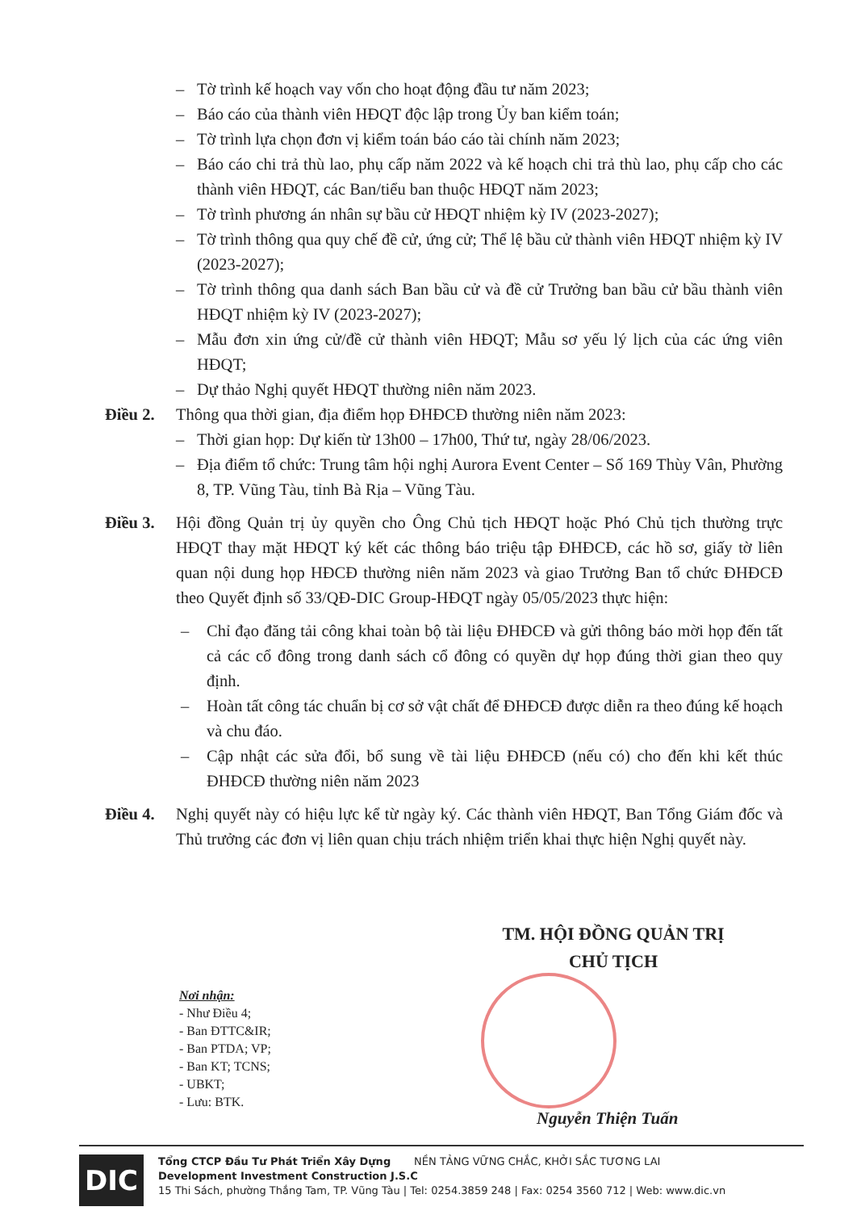– Tờ trình kế hoạch vay vốn cho hoạt động đầu tư năm 2023;
– Báo cáo của thành viên HĐQT độc lập trong Ủy ban kiểm toán;
– Tờ trình lựa chọn đơn vị kiểm toán báo cáo tài chính năm 2023;
– Báo cáo chi trả thù lao, phụ cấp năm 2022 và kế hoạch chi trả thù lao, phụ cấp cho các thành viên HĐQT, các Ban/tiểu ban thuộc HĐQT năm 2023;
– Tờ trình phương án nhân sự bầu cử HĐQT nhiệm kỳ IV (2023-2027);
– Tờ trình thông qua quy chế đề cử, ứng cử; Thể lệ bầu cử thành viên HĐQT nhiệm kỳ IV (2023-2027);
– Tờ trình thông qua danh sách Ban bầu cử và đề cử Trưởng ban bầu cử bầu thành viên HĐQT nhiệm kỳ IV (2023-2027);
– Mẫu đơn xin ứng cử/đề cử thành viên HĐQT; Mẫu sơ yếu lý lịch của các ứng viên HĐQT;
– Dự thảo Nghị quyết HĐQT thường niên năm 2023.
Điều 2. Thông qua thời gian, địa điểm họp ĐHĐCĐ thường niên năm 2023:
– Thời gian họp: Dự kiến từ 13h00 – 17h00, Thứ tư, ngày 28/06/2023.
– Địa điểm tổ chức: Trung tâm hội nghị Aurora Event Center – Số 169 Thùy Vân, Phường 8, TP. Vũng Tàu, tỉnh Bà Rịa – Vũng Tàu.
Điều 3. Hội đồng Quản trị ủy quyền cho Ông Chủ tịch HĐQT hoặc Phó Chủ tịch thường trực HĐQT thay mặt HĐQT ký kết các thông báo triệu tập ĐHĐCĐ, các hồ sơ, giấy tờ liên quan nội dung họp HĐCĐ thường niên năm 2023 và giao Trưởng Ban tổ chức ĐHĐCĐ theo Quyết định số 33/QĐ-DIC Group-HĐQT ngày 05/05/2023 thực hiện:
– Chỉ đạo đăng tải công khai toàn bộ tài liệu ĐHĐCĐ và gửi thông báo mời họp đến tất cả các cổ đông trong danh sách cổ đông có quyền dự họp đúng thời gian theo quy định.
– Hoàn tất công tác chuẩn bị cơ sở vật chất để ĐHĐCĐ được diễn ra theo đúng kế hoạch và chu đáo.
– Cập nhật các sửa đổi, bổ sung về tài liệu ĐHĐCĐ (nếu có) cho đến khi kết thúc ĐHĐCĐ thường niên năm 2023
Điều 4. Nghị quyết này có hiệu lực kể từ ngày ký. Các thành viên HĐQT, Ban Tổng Giám đốc và Thủ trưởng các đơn vị liên quan chịu trách nhiệm triển khai thực hiện Nghị quyết này.
TM. HỘI ĐỒNG QUẢN TRỊ
CHỦ TỊCH
Nơi nhận:
- Như Điều 4;
- Ban ĐTTC&IR;
- Ban PTDA; VP;
- Ban KT; TCNS;
- UBKT;
- Lưu: BTK.
Nguyễn Thiện Tuấn
DIC
Tổng CTCP Đầu Tư Phát Triển Xây Dựng NỀN TẢNG VỮNG CHẮC, KHỞI SẮC TƯƠNG LAI
Development Investment Construction J.S.C
15 Thi Sách, phường Thắng Tam, TP. Vũng Tàu | Tel: 0254.3859 248 | Fax: 0254 3560 712 | Web: www.dic.vn